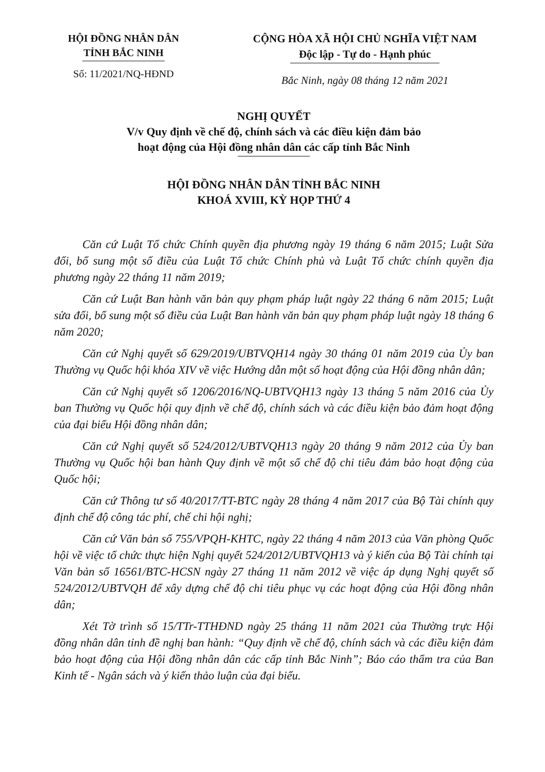HỘI ĐỒNG NHÂN DÂN
TỈNH BẮC NINH
Số: 11/2021/NQ-HĐND
CỘNG HÒA XÃ HỘI CHỦ NGHĨA VIỆT NAM
Độc lập - Tự do - Hạnh phúc
Bắc Ninh, ngày 08 tháng 12 năm 2021
NGHỊ QUYẾT
V/v Quy định về chế độ, chính sách và các điều kiện đảm bảo
hoạt động của Hội đồng nhân dân các cấp tỉnh Bắc Ninh
HỘI ĐỒNG NHÂN DÂN TỈNH BẮC NINH
KHOÁ XVIII, KỲ HỌP THỨ 4
Căn cứ Luật Tổ chức Chính quyền địa phương ngày 19 tháng 6 năm 2015; Luật Sửa đổi, bổ sung một số điều của Luật Tổ chức Chính phủ và Luật Tổ chức chính quyền địa phương ngày 22 tháng 11 năm 2019;
Căn cứ Luật Ban hành văn bản quy phạm pháp luật ngày 22 tháng 6 năm 2015; Luật sửa đổi, bổ sung một số điều của Luật Ban hành văn bản quy phạm pháp luật ngày 18 tháng 6 năm 2020;
Căn cứ Nghị quyết số 629/2019/UBTVQH14 ngày 30 tháng 01 năm 2019 của Ủy ban Thường vụ Quốc hội khóa XIV về việc Hướng dẫn một số hoạt động của Hội đồng nhân dân;
Căn cứ Nghị quyết số 1206/2016/NQ-UBTVQH13 ngày 13 tháng 5 năm 2016 của Ủy ban Thường vụ Quốc hội quy định về chế độ, chính sách và các điều kiện bảo đảm hoạt động của đại biểu Hội đồng nhân dân;
Căn cứ Nghị quyết số 524/2012/UBTVQH13 ngày 20 tháng 9 năm 2012 của Ủy ban Thường vụ Quốc hội ban hành Quy định về một số chế độ chi tiêu đảm bảo hoạt động của Quốc hội;
Căn cứ Thông tư số 40/2017/TT-BTC ngày 28 tháng 4 năm 2017 của Bộ Tài chính quy định chế độ công tác phí, chế chi hội nghị;
Căn cứ Văn bản số 755/VPQH-KHTC, ngày 22 tháng 4 năm 2013 của Văn phòng Quốc hội về việc tổ chức thực hiện Nghị quyết 524/2012/UBTVQH13 và ý kiến của Bộ Tài chính tại Văn bản số 16561/BTC-HCSN ngày 27 tháng 11 năm 2012 về việc áp dụng Nghị quyết số 524/2012/UBTVQH để xây dựng chế độ chi tiêu phục vụ các hoạt động của Hội đồng nhân dân;
Xét Tờ trình số 15/TTr-TTHĐND ngày 25 tháng 11 năm 2021 của Thường trực Hội đồng nhân dân tỉnh đề nghị ban hành: “Quy định về chế độ, chính sách và các điều kiện đảm bảo hoạt động của Hội đồng nhân dân các cấp tỉnh Bắc Ninh”; Báo cáo thẩm tra của Ban Kinh tế - Ngân sách và ý kiến thảo luận của đại biểu.